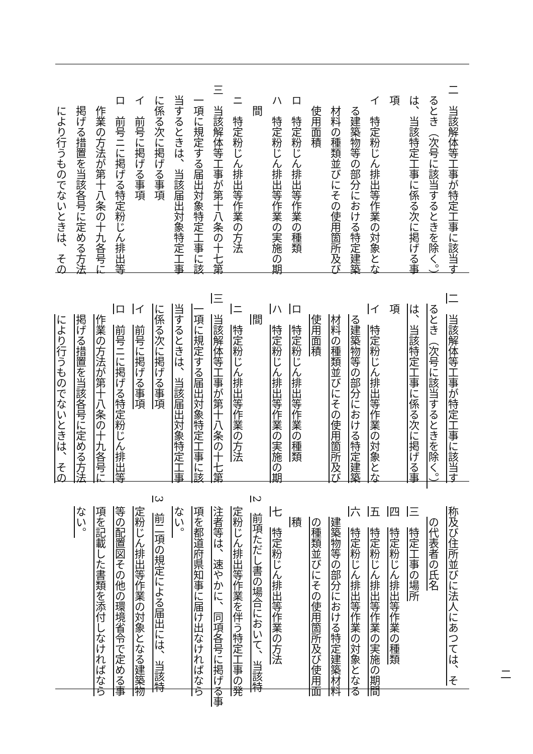二　当該解体等工事が特定工事に該当す
るとき（次号に該当するときを除く。）
は、当該特定工事に係る次に掲げる事
項
イ　特定粉じん排出等作業の対象とな
る建築物等の部分における特定建築
材料の種類並びにその使用箇所及び
使用面積
ロ　特定粉じん排出等作業の種類
ハ　特定粉じん排出等作業の実施の期
間
ニ　特定粉じん排出等作業の方法
三　当該解体等工事が第十八条の十七第
一項に規定する届出対象特定工事に該
当するときは、当該届出対象特定工事
に係る次に掲げる事項
イ　前号に掲げる事項
ロ　前号ニに掲げる特定粉じん排出等
作業の方法が第十八条の十九各号に
掲げる措置を当該各号に定める方法
により行うものでないときは、その
二　当該解体等工事が特定工事に該当す
るとき（次号に該当するときを除く。）
は、当該特定工事に係る次に掲げる事
項
イ　特定粉じん排出等作業の対象とな
る建築物等の部分における特定建築
材料の種類並びにその使用箇所及び
使用面積
ロ　特定粉じん排出等作業の種類
ハ　特定粉じん排出等作業の実施の期
間
ニ　特定粉じん排出等作業の方法
三　当該解体等工事が第十八条の十七第
一項に規定する届出対象特定工事に該
当するときは、当該届出対象特定工事
に係る次に掲げる事項
イ　前号に掲げる事項
ロ　前号ニに掲げる特定粉じん排出等
作業の方法が第十八条の十九各号に
掲げる措置を当該各号に定める方法
により行うものでないときは、その
称及び住所並びに法人にあつては、そ
の代表者の氏名
三　特定工事の場所
四　特定粉じん排出等作業の種類
五　特定粉じん排出等作業の実施の期間
六　特定粉じん排出等作業の対象となる
建築物等の部分における特定建築材料
の種類並びにその使用箇所及び使用面
積
七　特定粉じん排出等作業の方法
2　前項ただし書の場合において、当該特
定粉じん排出等作業を伴う特定工事の発
注者等は、速やかに、同項各号に掲げる事
項を都道府県知事に届け出なければなら
ない。
3　前二項の規定による届出には、当該特
定粉じん排出等作業の対象となる建築物
等の配置図その他の環境省令で定める事
項を記載した書類を添付しなければなら
ない。
二